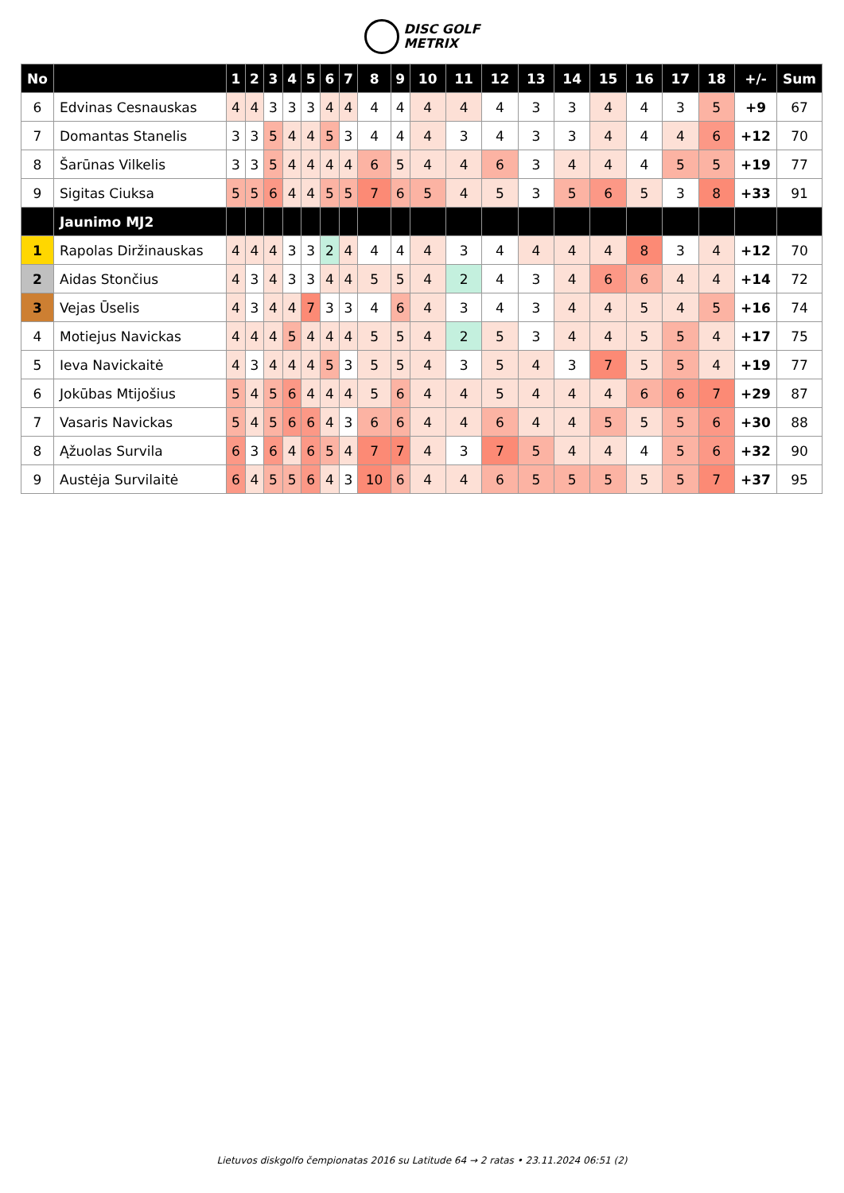DISC GOLF
METRIX
| No | | 1 | 2 | 3 | 4 | 5 | 6 | 7 | 8 | 9 | 10 | 11 | 12 | 13 | 14 | 15 | 16 | 17 | 18 | +/- | Sum |
| --- | --- | --- | --- | --- | --- | --- | --- | --- | --- | --- | --- | --- | --- | --- | --- | --- | --- | --- | --- | --- | --- |
| 6 | Edvinas Cesnauskas | 4 | 4 | 3 | 3 | 3 | 4 | 4 | 4 | 4 | 4 | 4 | 4 | 3 | 3 | 4 | 4 | 3 | 5 | +9 | 67 |
| 7 | Domantas Stanelis | 3 | 3 | 5 | 4 | 4 | 5 | 3 | 4 | 4 | 4 | 3 | 4 | 3 | 3 | 4 | 4 | 4 | 6 | +12 | 70 |
| 8 | Šarūnas Vilkelis | 3 | 3 | 5 | 4 | 4 | 4 | 4 | 6 | 5 | 4 | 4 | 6 | 3 | 4 | 4 | 4 | 5 | 5 | +19 | 77 |
| 9 | Sigitas Ciuksa | 5 | 5 | 6 | 4 | 4 | 5 | 5 | 7 | 6 | 5 | 4 | 5 | 3 | 5 | 6 | 5 | 3 | 8 | +33 | 91 |
| | Jaunimo MJ2 | | | | | | | | | | | | | | | | | | | | |
| 1 | Rapolas Diržinauskas | 4 | 4 | 4 | 3 | 3 | 2 | 4 | 4 | 4 | 4 | 3 | 4 | 4 | 4 | 4 | 8 | 3 | 4 | +12 | 70 |
| 2 | Aidas Stončius | 4 | 3 | 4 | 3 | 3 | 4 | 4 | 5 | 5 | 4 | 2 | 4 | 3 | 4 | 6 | 6 | 4 | 4 | +14 | 72 |
| 3 | Vejas Ūselis | 4 | 3 | 4 | 4 | 7 | 3 | 3 | 4 | 6 | 4 | 3 | 4 | 3 | 4 | 4 | 5 | 4 | 5 | +16 | 74 |
| 4 | Motiejus Navickas | 4 | 4 | 4 | 5 | 4 | 4 | 4 | 5 | 5 | 4 | 2 | 5 | 3 | 4 | 4 | 5 | 5 | 4 | +17 | 75 |
| 5 | Ieva Navickaitė | 4 | 3 | 4 | 4 | 4 | 5 | 3 | 5 | 5 | 4 | 3 | 5 | 4 | 3 | 7 | 5 | 5 | 4 | +19 | 77 |
| 6 | Jokūbas Mtijošius | 5 | 4 | 5 | 6 | 4 | 4 | 4 | 5 | 6 | 4 | 4 | 5 | 4 | 4 | 4 | 6 | 6 | 7 | +29 | 87 |
| 7 | Vasaris Navickas | 5 | 4 | 5 | 6 | 6 | 4 | 3 | 6 | 6 | 4 | 4 | 6 | 4 | 4 | 5 | 5 | 5 | 6 | +30 | 88 |
| 8 | Ąžuolas Survila | 6 | 3 | 6 | 4 | 6 | 5 | 4 | 7 | 7 | 4 | 3 | 7 | 5 | 4 | 4 | 4 | 5 | 6 | +32 | 90 |
| 9 | Austėja Survilaitė | 6 | 4 | 5 | 5 | 6 | 4 | 3 | 10 | 6 | 4 | 4 | 6 | 5 | 5 | 5 | 5 | 5 | 7 | +37 | 95 |
Lietuvos diskgolfo čempionatas 2016 su Latitude 64 → 2 ratas • 23.11.2024 06:51 (2)